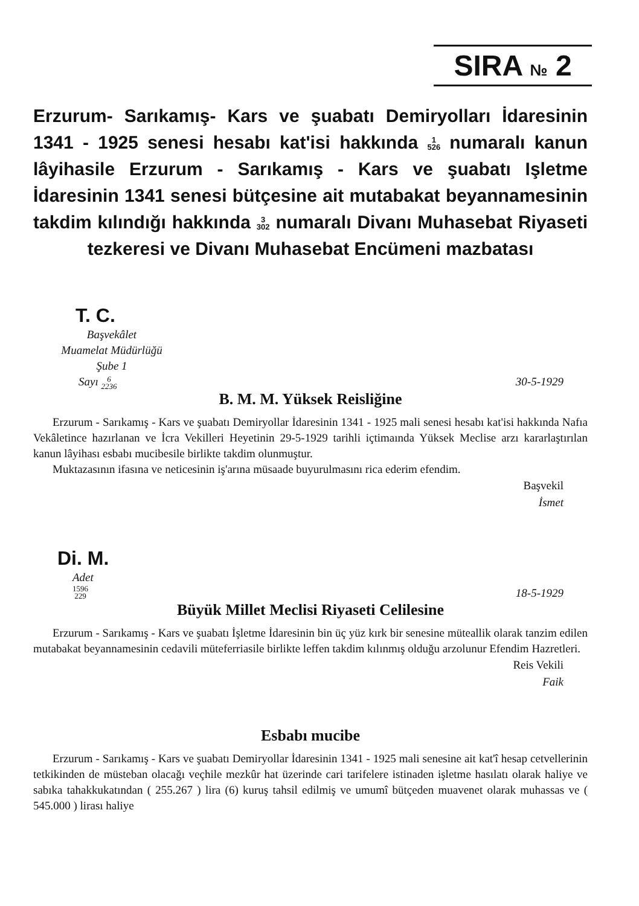SIRA № 2
Erzurum- Sarıkamış- Kars ve şuabatı Demiryolları İdaresinin 1341 - 1925 senesi hesabı kat'isi hakkında 1
526 numaralı kanun lâyihasile Erzurum - Sarıkamış - Kars ve şuabatı Işletme İdaresinin 1341 senesi bütçesine ait mutabakat beyannamesinin takdim kılındığı hakkında 3
302 numaralı Divanı Muhasebat Riyaseti tezkeresi ve Divanı Muhasebat Encümeni mazbatası
T. C.
Başvekâlet
Muamelat Müdürlüğü
Şube 1
Sayı 6
2236 30-5-1929
B. M. M. Yüksek Reisliğine
Erzurum - Sarıkamış - Kars ve şuabatı Demiryollar İdaresinin 1341 - 1925 mali senesi hesabı kat'isi hakkında Nafıa Vekâletince hazırlanan ve İcra Vekilleri Heyetinin 29-5-1929 tarihli içtimaında Yüksek Meclise arzı kararlaştırılan kanun lâyihası esbabı mucibesile birlikte takdim olunmuştur.
Muktazasının ifasına ve neticesinin iş'arına müsaade buyurulmasını rica ederim efendim.
Başvekil
İsmet
Di. M.
Adet
1596
229 18-5-1929
Büyük Millet Meclisi Riyaseti Celilesine
Erzurum - Sarıkamış - Kars ve şuabatı İşletme İdaresinin bin üç yüz kırk bir senesine müteallik olarak tanzim edilen mutabakat beyannamesinin cedavili müteferriasile birlikte leffen takdim kılınmış olduğu arzolunur Efendim Hazretleri.
Reis Vekili
Faik
Esbabı mucibe
Erzurum - Sarıkamış - Kars ve şuabatı Demiryollar İdaresinin 1341 - 1925 mali senesine ait kat'î hesap cetvellerinin tetkikinden de müsteban olacağı veçhile mezkûr hat üzerinde cari tarifelere istinaden işletme hasılatı olarak haliye ve sabıka tahakkukatından ( 255.267 ) lira (6) kuruş tahsil edilmiş ve umumî bütçeden muavenet olarak muhassas ve ( 545.000 ) lirası haliye